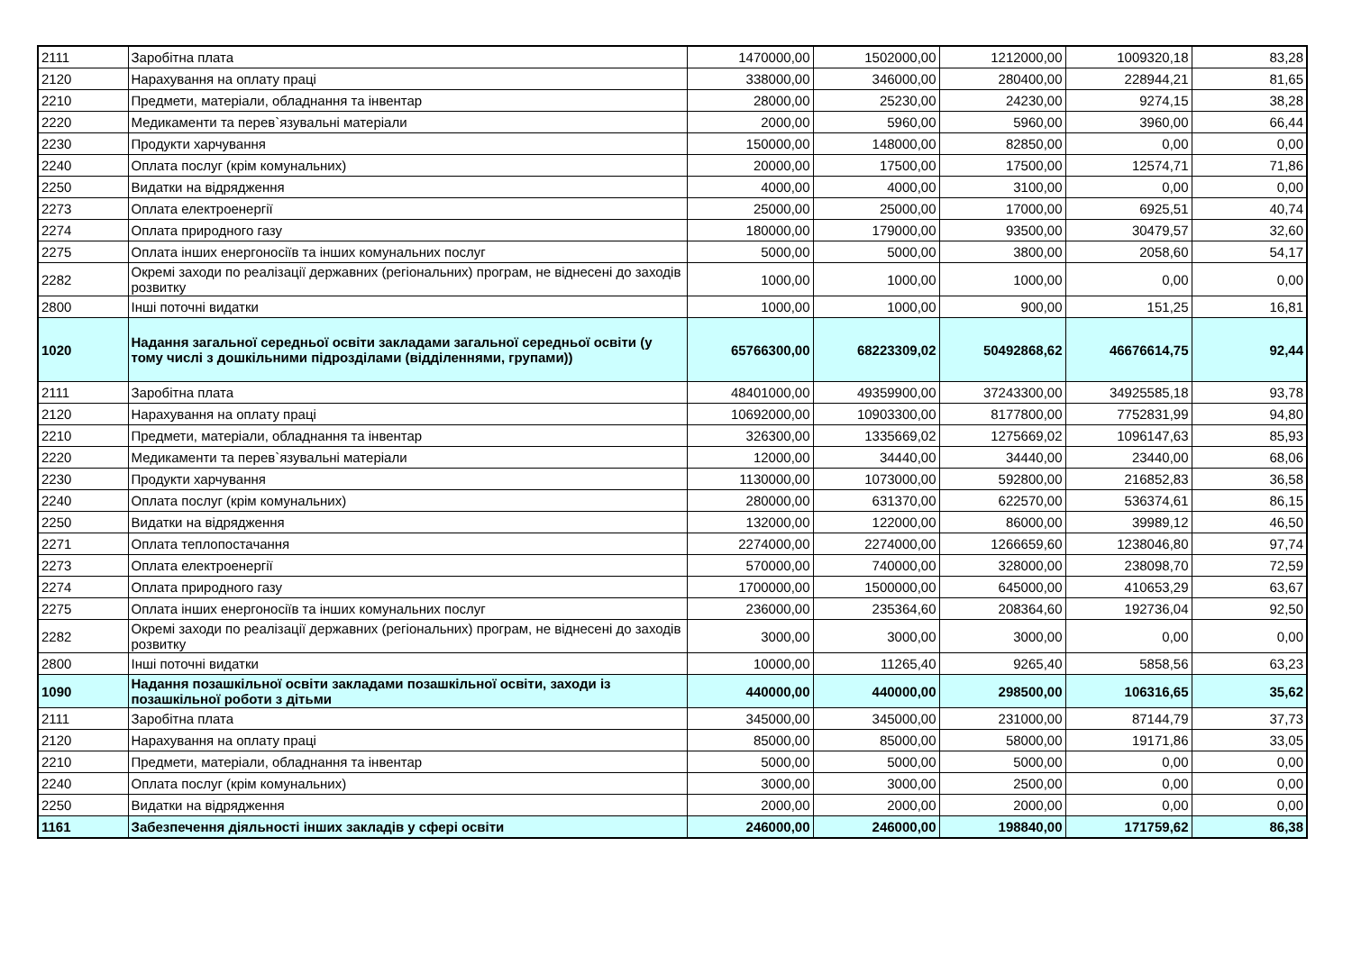| 2111 | Заробітна плата | 1470000,00 | 1502000,00 | 1212000,00 | 1009320,18 | 83,28 |
| 2120 | Нарахування на оплату праці | 338000,00 | 346000,00 | 280400,00 | 228944,21 | 81,65 |
| 2210 | Предмети, матеріали, обладнання та інвентар | 28000,00 | 25230,00 | 24230,00 | 9274,15 | 38,28 |
| 2220 | Медикаменти та перев`язувальні матеріали | 2000,00 | 5960,00 | 5960,00 | 3960,00 | 66,44 |
| 2230 | Продукти харчування | 150000,00 | 148000,00 | 82850,00 | 0,00 | 0,00 |
| 2240 | Оплата послуг (крім комунальних) | 20000,00 | 17500,00 | 17500,00 | 12574,71 | 71,86 |
| 2250 | Видатки на відрядження | 4000,00 | 4000,00 | 3100,00 | 0,00 | 0,00 |
| 2273 | Оплата електроенергії | 25000,00 | 25000,00 | 17000,00 | 6925,51 | 40,74 |
| 2274 | Оплата природного газу | 180000,00 | 179000,00 | 93500,00 | 30479,57 | 32,60 |
| 2275 | Оплата інших енергоносіїв та інших комунальних послуг | 5000,00 | 5000,00 | 3800,00 | 2058,60 | 54,17 |
| 2282 | Окремі заходи по реалізації державних (регіональних) програм, не віднесені до заходів розвитку | 1000,00 | 1000,00 | 1000,00 | 0,00 | 0,00 |
| 2800 | Інші поточні видатки | 1000,00 | 1000,00 | 900,00 | 151,25 | 16,81 |
| 1020 | Надання загальної середньої освіти закладами загальної середньої освіти (у тому числі з дошкільними підрозділами (відділеннями, групами)) | 65766300,00 | 68223309,02 | 50492868,62 | 46676614,75 | 92,44 |
| 2111 | Заробітна плата | 48401000,00 | 49359900,00 | 37243300,00 | 34925585,18 | 93,78 |
| 2120 | Нарахування на оплату праці | 10692000,00 | 10903300,00 | 8177800,00 | 7752831,99 | 94,80 |
| 2210 | Предмети, матеріали, обладнання та інвентар | 326300,00 | 1335669,02 | 1275669,02 | 1096147,63 | 85,93 |
| 2220 | Медикаменти та перев`язувальні матеріали | 12000,00 | 34440,00 | 34440,00 | 23440,00 | 68,06 |
| 2230 | Продукти харчування | 1130000,00 | 1073000,00 | 592800,00 | 216852,83 | 36,58 |
| 2240 | Оплата послуг (крім комунальних) | 280000,00 | 631370,00 | 622570,00 | 536374,61 | 86,15 |
| 2250 | Видатки на відрядження | 132000,00 | 122000,00 | 86000,00 | 39989,12 | 46,50 |
| 2271 | Оплата теплопостачання | 2274000,00 | 2274000,00 | 1266659,60 | 1238046,80 | 97,74 |
| 2273 | Оплата електроенергії | 570000,00 | 740000,00 | 328000,00 | 238098,70 | 72,59 |
| 2274 | Оплата природного газу | 1700000,00 | 1500000,00 | 645000,00 | 410653,29 | 63,67 |
| 2275 | Оплата інших енергоносіїв та інших комунальних послуг | 236000,00 | 235364,60 | 208364,60 | 192736,04 | 92,50 |
| 2282 | Окремі заходи по реалізації державних (регіональних) програм, не віднесені до заходів розвитку | 3000,00 | 3000,00 | 3000,00 | 0,00 | 0,00 |
| 2800 | Інші поточні видатки | 10000,00 | 11265,40 | 9265,40 | 5858,56 | 63,23 |
| 1090 | Надання позашкільної освіти закладами позашкільної освіти, заходи із позашкільної роботи з дітьми | 440000,00 | 440000,00 | 298500,00 | 106316,65 | 35,62 |
| 2111 | Заробітна плата | 345000,00 | 345000,00 | 231000,00 | 87144,79 | 37,73 |
| 2120 | Нарахування на оплату праці | 85000,00 | 85000,00 | 58000,00 | 19171,86 | 33,05 |
| 2210 | Предмети, матеріали, обладнання та інвентар | 5000,00 | 5000,00 | 5000,00 | 0,00 | 0,00 |
| 2240 | Оплата послуг (крім комунальних) | 3000,00 | 3000,00 | 2500,00 | 0,00 | 0,00 |
| 2250 | Видатки на відрядження | 2000,00 | 2000,00 | 2000,00 | 0,00 | 0,00 |
| 1161 | Забезпечення діяльності інших закладів у сфері освіти | 246000,00 | 246000,00 | 198840,00 | 171759,62 | 86,38 |